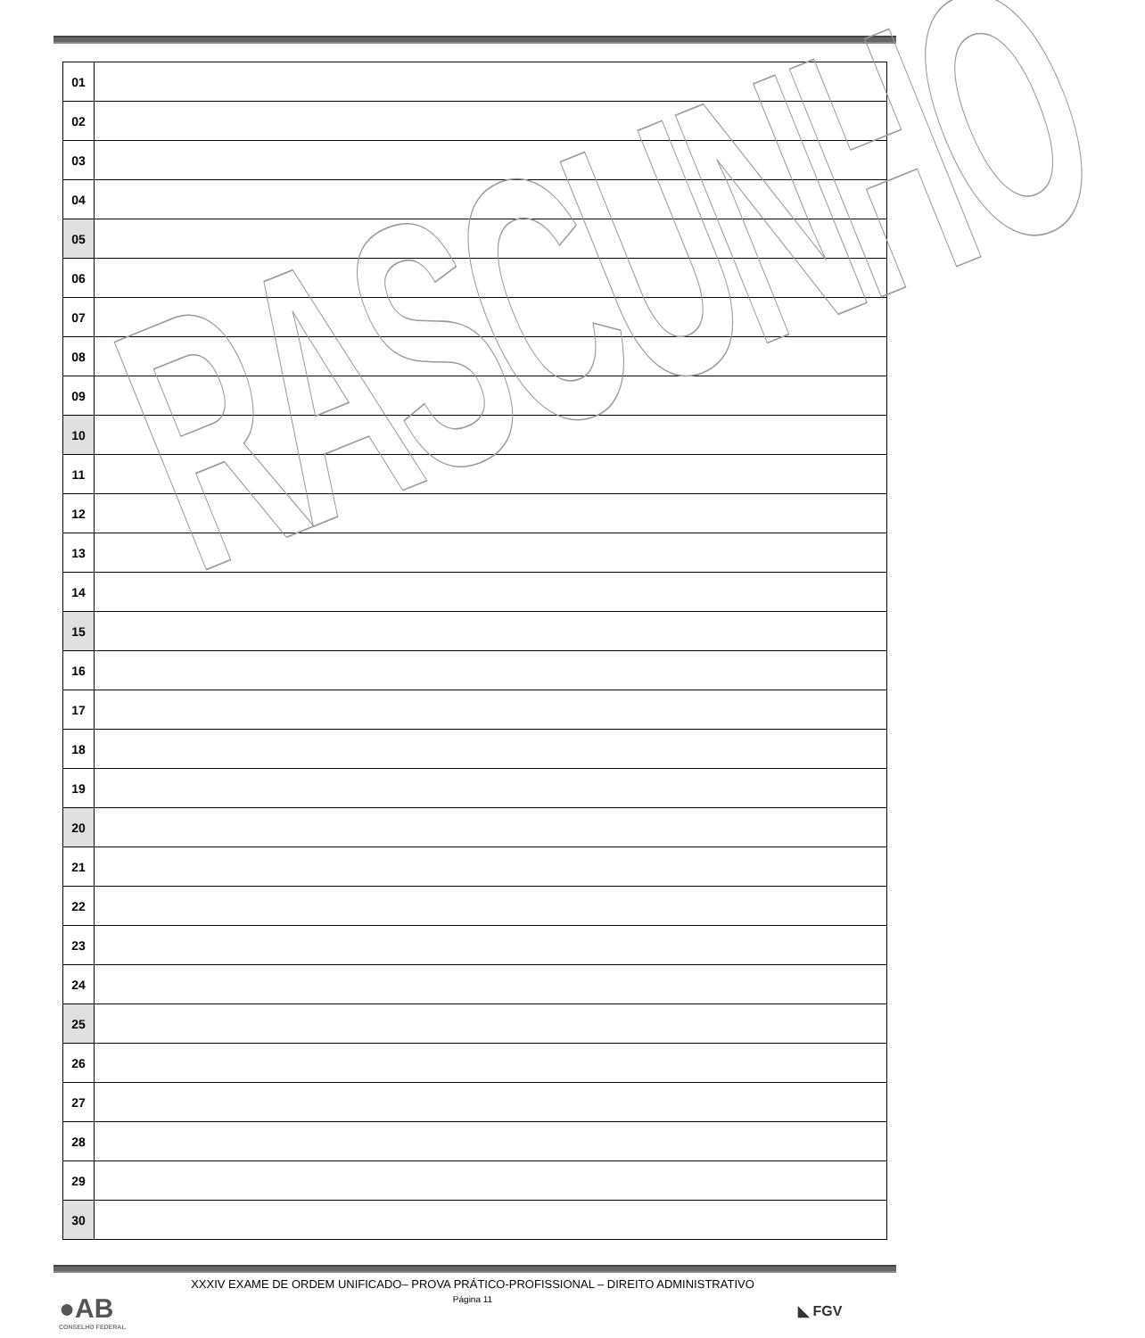| 01 | |
| 02 | |
| 03 | |
| 04 | |
| 05 | |
| 06 | |
| 07 | |
| 08 | |
| 09 | |
| 10 | |
| 11 | |
| 12 | |
| 13 | |
| 14 | |
| 15 | |
| 16 | |
| 17 | |
| 18 | |
| 19 | |
| 20 | |
| 21 | |
| 22 | |
| 23 | |
| 24 | |
| 25 | |
| 26 | |
| 27 | |
| 28 | |
| 29 | |
| 30 | |
RASCUNHO
XXXIV EXAME DE ORDEM UNIFICADO– PROVA PRÁTICO-PROFISSIONAL – DIREITO ADMINISTRATIVO
Página 11
●AB
CONSELHO FEDERAL
◣ FGV